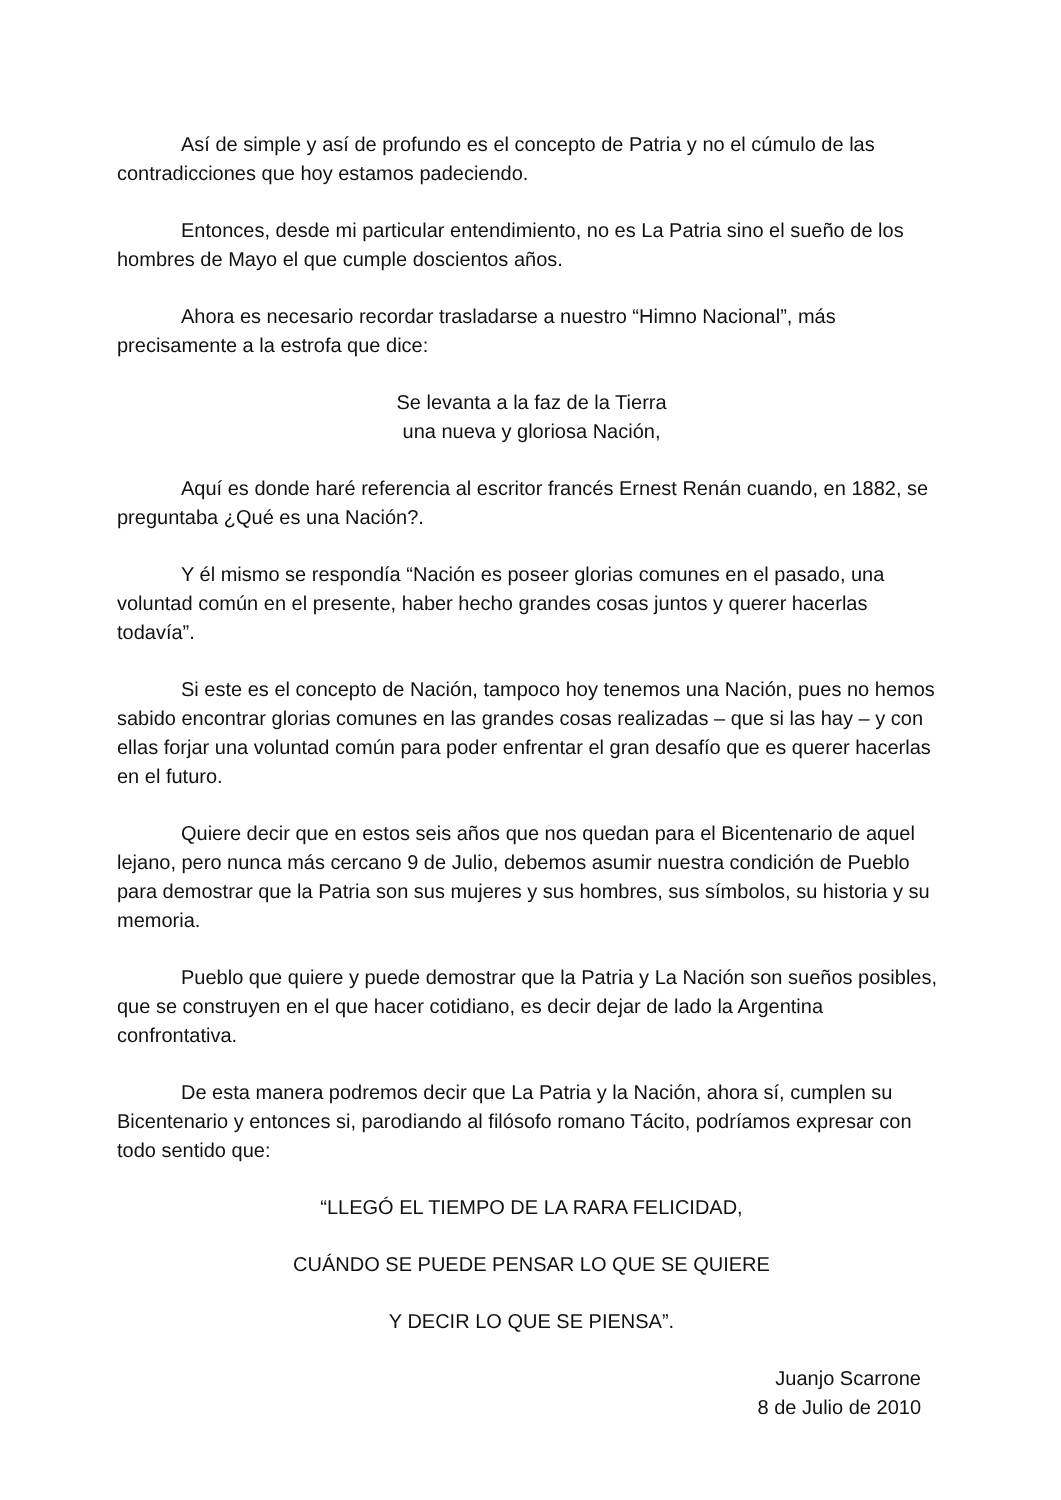Así de simple y así de profundo es el concepto de Patria y no el cúmulo de las contradicciones que hoy estamos padeciendo.
Entonces, desde mi particular entendimiento, no es La Patria sino el sueño de los hombres de Mayo el que cumple doscientos años.
Ahora es necesario recordar trasladarse a nuestro “Himno Nacional”, más precisamente a la estrofa que dice:
Se levanta a la faz de la Tierra
una nueva y gloriosa Nación,
Aquí es donde haré referencia al escritor francés Ernest Renán cuando, en 1882, se preguntaba ¿Qué es una Nación?.
Y él mismo se respondía “Nación es poseer glorias comunes en el pasado, una voluntad común en el presente, haber hecho grandes cosas juntos y querer hacerlas todavía”.
Si este es el concepto de Nación, tampoco hoy tenemos una Nación, pues no hemos sabido encontrar glorias comunes en las grandes cosas realizadas – que si las hay – y con ellas forjar una voluntad común para poder enfrentar el gran desafío que es querer hacerlas en el futuro.
Quiere decir que en estos seis años que nos quedan para el Bicentenario de aquel lejano, pero nunca más cercano 9 de Julio, debemos asumir nuestra condición de Pueblo para demostrar que la Patria son sus mujeres y sus hombres, sus símbolos, su historia y su memoria.
Pueblo que quiere y puede demostrar que la Patria y La Nación son sueños posibles, que se construyen en el que hacer cotidiano, es decir dejar de lado la Argentina confrontativa.
De esta manera podremos decir que La Patria y la Nación, ahora sí, cumplen su Bicentenario y entonces si, parodiando al filósofo romano Tácito, podríamos expresar con todo sentido que:
“LLEGÓ EL TIEMPO DE LA RARA FELICIDAD,
CUÁNDO SE PUEDE PENSAR LO QUE SE QUIERE
Y DECIR LO QUE SE PIENSA”.
Juanjo Scarrone
8 de Julio de 2010